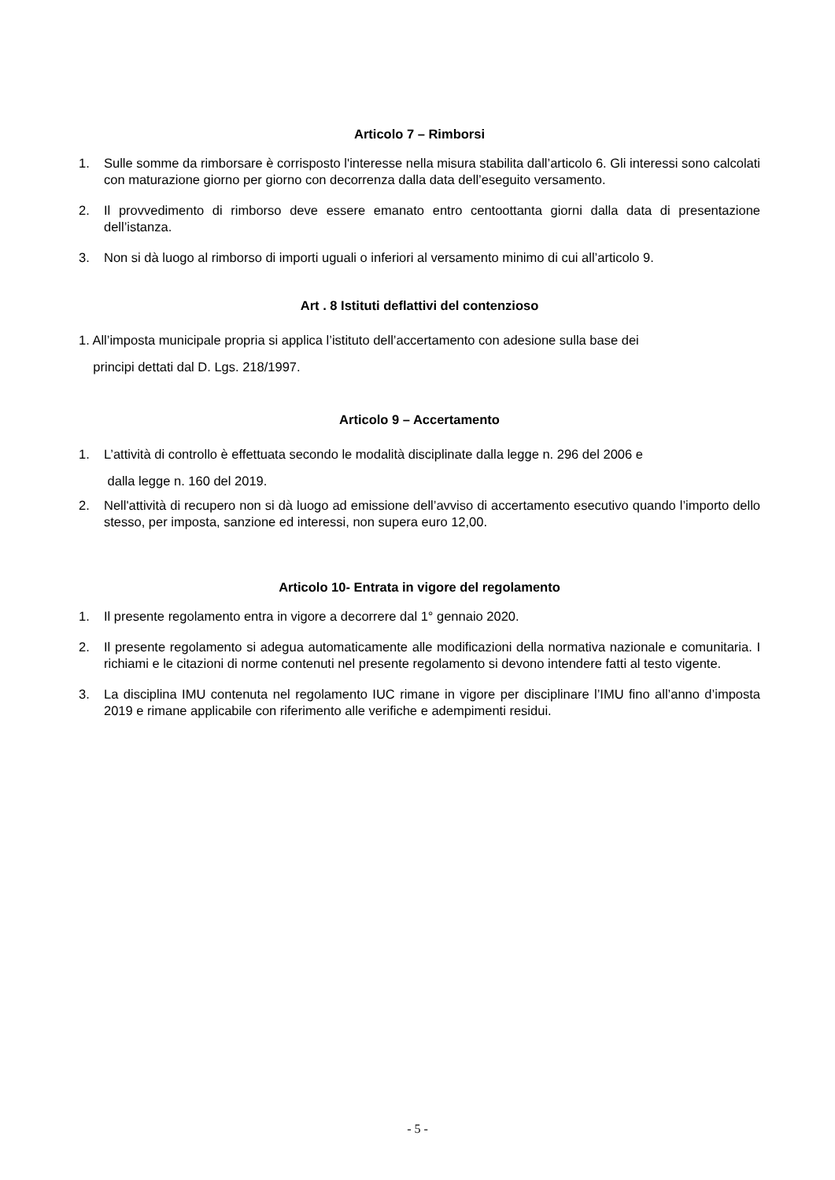Articolo 7 – Rimborsi
1. Sulle somme da rimborsare è corrisposto l'interesse nella misura stabilita dall’articolo 6. Gli interessi sono calcolati con maturazione giorno per giorno con decorrenza dalla data dell’eseguito versamento.
2. Il provvedimento di rimborso deve essere emanato entro centoottanta giorni dalla data di presentazione dell’istanza.
3. Non si dà luogo al rimborso di importi uguali o inferiori al versamento minimo di cui all’articolo 9.
Art . 8 Istituti deflattivi del contenzioso
1. All’imposta municipale propria si applica l’istituto dell’accertamento con adesione sulla base dei
principi dettati dal D. Lgs. 218/1997.
Articolo 9 – Accertamento
1. L’attività di controllo è effettuata secondo le modalità disciplinate dalla legge n. 296 del 2006 e
dalla legge n. 160 del 2019.
2. Nell'attività di recupero non si dà luogo ad emissione dell’avviso di accertamento esecutivo quando l’importo dello stesso, per imposta, sanzione ed interessi, non supera euro 12,00.
Articolo 10- Entrata in vigore del regolamento
1. Il presente regolamento entra in vigore a decorrere dal 1° gennaio 2020.
2. Il presente regolamento si adegua automaticamente alle modificazioni della normativa nazionale e comunitaria. I richiami e le citazioni di norme contenuti nel presente regolamento si devono intendere fatti al testo vigente.
3. La disciplina IMU contenuta nel regolamento IUC rimane in vigore per disciplinare l’IMU fino all’anno d’imposta 2019 e rimane applicabile con riferimento alle verifiche e adempimenti residui.
- 5 -